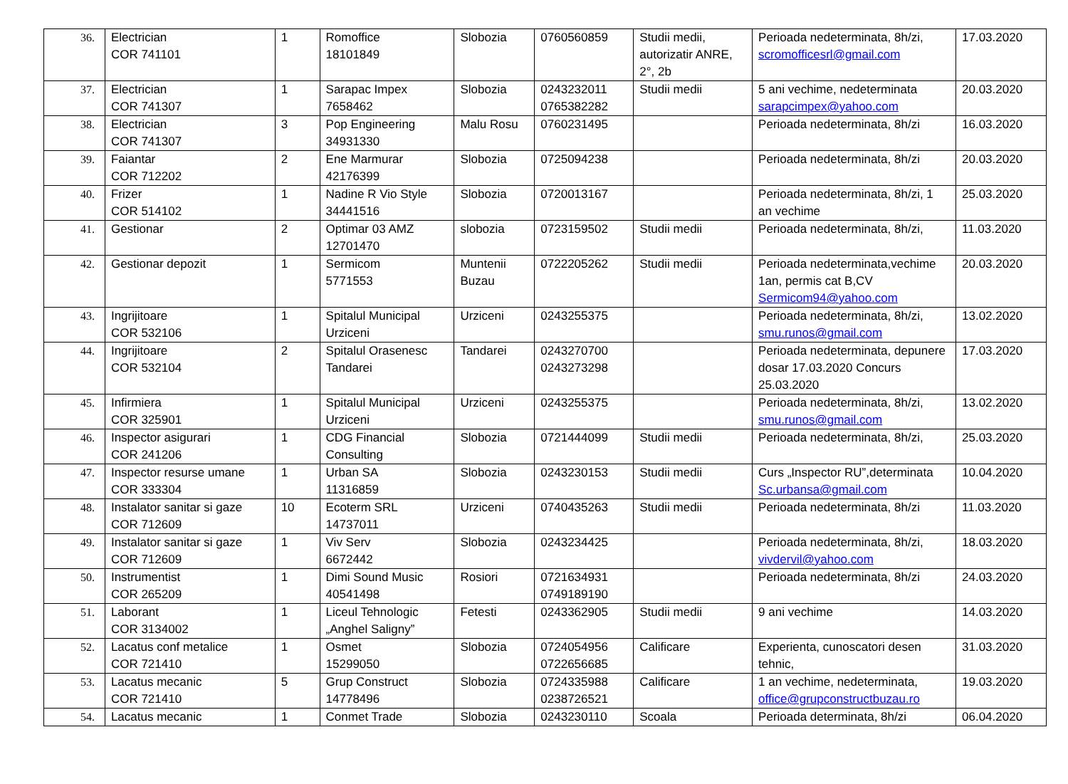| 36. | Electrician COR 741101 | 1 | Romoffice 18101849 | Slobozia | 0760560859 | Studii medii, autorizatir ANRE, 2°, 2b | Perioada nedeterminata, 8h/zi, scromofficesrl@gmail.com | 17.03.2020 |
| 37. | Electrician COR 741307 | 1 | Sarapac Impex 7658462 | Slobozia | 0243232011 0765382282 | Studii medii | 5 ani vechime, nedeterminata sarapcimpex@yahoo.com | 20.03.2020 |
| 38. | Electrician COR 741307 | 3 | Pop Engineering 34931330 | Malu Rosu | 0760231495 | | Perioada nedeterminata, 8h/zi | 16.03.2020 |
| 39. | Faiantar COR 712202 | 2 | Ene Marmurar 42176399 | Slobozia | 0725094238 | | Perioada nedeterminata, 8h/zi | 20.03.2020 |
| 40. | Frizer COR 514102 | 1 | Nadine R Vio Style 34441516 | Slobozia | 0720013167 | | Perioada nedeterminata, 8h/zi, 1 an vechime | 25.03.2020 |
| 41. | Gestionar | 2 | Optimar 03 AMZ 12701470 | slobozia | 0723159502 | Studii medii | Perioada nedeterminata, 8h/zi, | 11.03.2020 |
| 42. | Gestionar depozit | 1 | Sermicom 5771553 | Muntenii Buzau | 0722205262 | Studii medii | Perioada nedeterminata,vechime 1an, permis cat B,CV Sermicom94@yahoo.com | 20.03.2020 |
| 43. | Ingrijitoare COR 532106 | 1 | Spitalul Municipal Urziceni | Urziceni | 0243255375 | | Perioada nedeterminata, 8h/zi, smu.runos@gmail.com | 13.02.2020 |
| 44. | Ingrijitoare COR 532104 | 2 | Spitalul Orasenesc Tandarei | Tandarei | 0243270700 0243273298 | | Perioada nedeterminata, depunere dosar 17.03.2020 Concurs 25.03.2020 | 17.03.2020 |
| 45. | Infirmiera COR 325901 | 1 | Spitalul Municipal Urziceni | Urziceni | 0243255375 | | Perioada nedeterminata, 8h/zi, smu.runos@gmail.com | 13.02.2020 |
| 46. | Inspector asigurari COR 241206 | 1 | CDG Financial Consulting | Slobozia | 0721444099 | Studii medii | Perioada nedeterminata, 8h/zi, | 25.03.2020 |
| 47. | Inspector resurse umane COR 333304 | 1 | Urban SA 11316859 | Slobozia | 0243230153 | Studii medii | Curs „Inspector RU”,determinata Sc.urbansa@gmail.com | 10.04.2020 |
| 48. | Instalator sanitar si gaze COR 712609 | 10 | Ecoterm SRL 14737011 | Urziceni | 0740435263 | Studii medii | Perioada nedeterminata, 8h/zi | 11.03.2020 |
| 49. | Instalator sanitar si gaze COR 712609 | 1 | Viv Serv 6672442 | Slobozia | 0243234425 | | Perioada nedeterminata, 8h/zi, vivdervil@yahoo.com | 18.03.2020 |
| 50. | Instrumentist COR 265209 | 1 | Dimi Sound Music 40541498 | Rosiori | 0721634931 0749189190 | | Perioada nedeterminata, 8h/zi | 24.03.2020 |
| 51. | Laborant COR 3134002 | 1 | Liceul Tehnologic „Anghel Saligny” | Fetesti | 0243362905 | Studii medii | 9 ani vechime | 14.03.2020 |
| 52. | Lacatus conf metalice COR 721410 | 1 | Osmet 15299050 | Slobozia | 0724054956 0722656685 | Calificare | Experienta, cunoscatori desen tehnic, | 31.03.2020 |
| 53. | Lacatus mecanic COR 721410 | 5 | Grup Construct 14778496 | Slobozia | 0724335988 0238726521 | Calificare | 1 an vechime, nedeterminata, office@grupconstructbuzau.ro | 19.03.2020 |
| 54. | Lacatus mecanic | 1 | Conmet Trade | Slobozia | 0243230110 | Scoala | Perioada determinata, 8h/zi | 06.04.2020 |